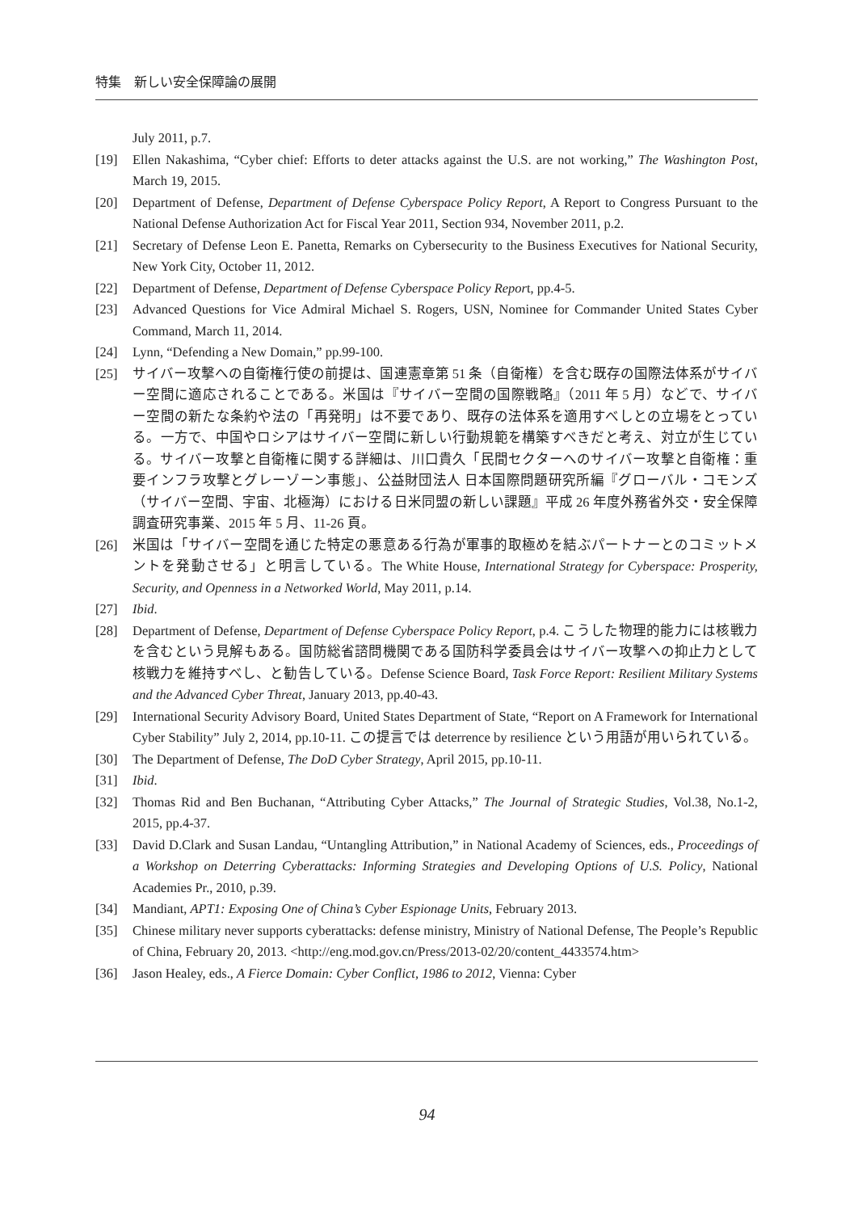特集　新しい安全保障論の展開
July 2011, p.7.
[19] Ellen Nakashima, “Cyber chief: Efforts to deter attacks against the U.S. are not working,” The Washington Post, March 19, 2015.
[20] Department of Defense, Department of Defense Cyberspace Policy Report, A Report to Congress Pursuant to the National Defense Authorization Act for Fiscal Year 2011, Section 934, November 2011, p.2.
[21] Secretary of Defense Leon E. Panetta, Remarks on Cybersecurity to the Business Executives for National Security, New York City, October 11, 2012.
[22] Department of Defense, Department of Defense Cyberspace Policy Report, pp.4-5.
[23] Advanced Questions for Vice Admiral Michael S. Rogers, USN, Nominee for Commander United States Cyber Command, March 11, 2014.
[24] Lynn, “Defending a New Domain,” pp.99-100.
[25] サイバー攻撃への自衛権行使の前提は、国連憲章第 51 条（自衛権）を含む既存の国際法体系がサイバー空間に適応されることである。米国は『サイバー空間の国際戦略』（2011 年 5 月）などで、サイバー空間の新たな条約や法の「再発明」は不要であり、既存の法体系を適用すべしとの立場をとっている。一方で、中国やロシアはサイバー空間に新しい行動規範を構築すべきだと考え、対立が生じている。サイバー攻撃と自衛権に関する詳細は、川口貴久「民間セクターへのサイバー攻撃と自衛権：重要インフラ攻撃とグレーゾーン事態」、公益財団法人 日本国際問題研究所編『グローバル・コモンズ（サイバー空間、宇宙、北極海）における日米同盟の新しい課題』平成 26 年度外務省外交・安全保障調査研究事業、2015 年 5 月、11-26 頁。
[26] 米国は「サイバー空間を通じた特定の悪意ある行為が軍事的取極めを結ぶパートナーとのコミットメントを発動させる」と明言している。The White House, International Strategy for Cyberspace: Prosperity, Security, and Openness in a Networked World, May 2011, p.14.
[27] Ibid.
[28] Department of Defense, Department of Defense Cyberspace Policy Report, p.4. こうした物理的能力には核戦力を含むという見解もある。国防総省諮問機関である国防科学委員会はサイバー攻撃への抑止力として核戦力を維持すべし、と勧告している。Defense Science Board, Task Force Report: Resilient Military Systems and the Advanced Cyber Threat, January 2013, pp.40-43.
[29] International Security Advisory Board, United States Department of State, “Report on A Framework for International Cyber Stability” July 2, 2014, pp.10-11. この提言では deterrence by resilience という用語が用いられている。
[30] The Department of Defense, The DoD Cyber Strategy, April 2015, pp.10-11.
[31] Ibid.
[32] Thomas Rid and Ben Buchanan, “Attributing Cyber Attacks,” The Journal of Strategic Studies, Vol.38, No.1-2, 2015, pp.4-37.
[33] David D.Clark and Susan Landau, “Untangling Attribution,” in National Academy of Sciences, eds., Proceedings of a Workshop on Deterring Cyberattacks: Informing Strategies and Developing Options of U.S. Policy, National Academies Pr., 2010, p.39.
[34] Mandiant, APT1: Exposing One of China’s Cyber Espionage Units, February 2013.
[35] Chinese military never supports cyberattacks: defense ministry, Ministry of National Defense, The People’s Republic of China, February 20, 2013. <http://eng.mod.gov.cn/Press/2013-02/20/content_4433574.htm>
[36] Jason Healey, eds., A Fierce Domain: Cyber Conflict, 1986 to 2012, Vienna: Cyber
94